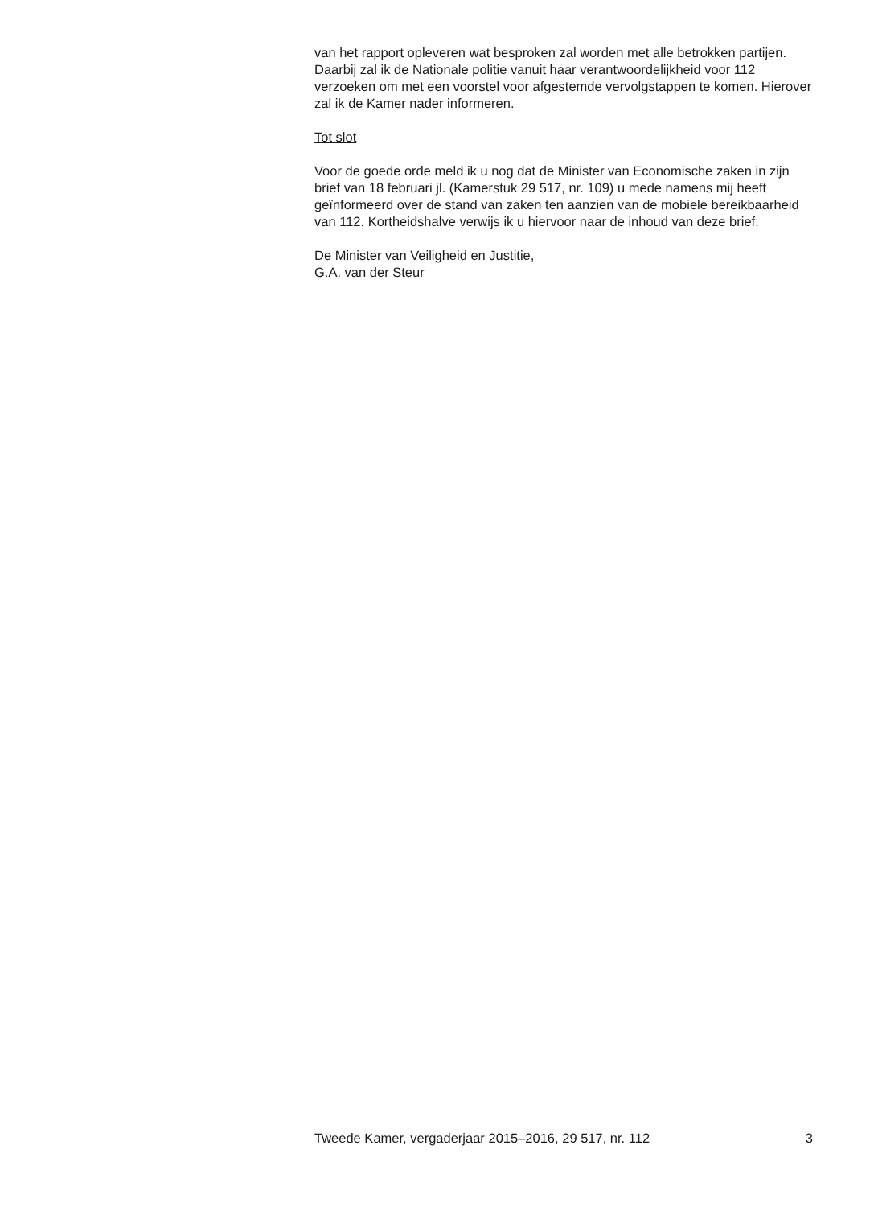van het rapport opleveren wat besproken zal worden met alle betrokken partijen.
Daarbij zal ik de Nationale politie vanuit haar verantwoordelijkheid voor 112 verzoeken om met een voorstel voor afgestemde vervolgstappen te komen. Hierover zal ik de Kamer nader informeren.
Tot slot
Voor de goede orde meld ik u nog dat de Minister van Economische zaken in zijn brief van 18 februari jl. (Kamerstuk 29 517, nr. 109) u mede namens mij heeft geïnformeerd over de stand van zaken ten aanzien van de mobiele bereikbaarheid van 112. Kortheidshalve verwijs ik u hiervoor naar de inhoud van deze brief.
De Minister van Veiligheid en Justitie,
G.A. van der Steur
Tweede Kamer, vergaderjaar 2015–2016, 29 517, nr. 112 3